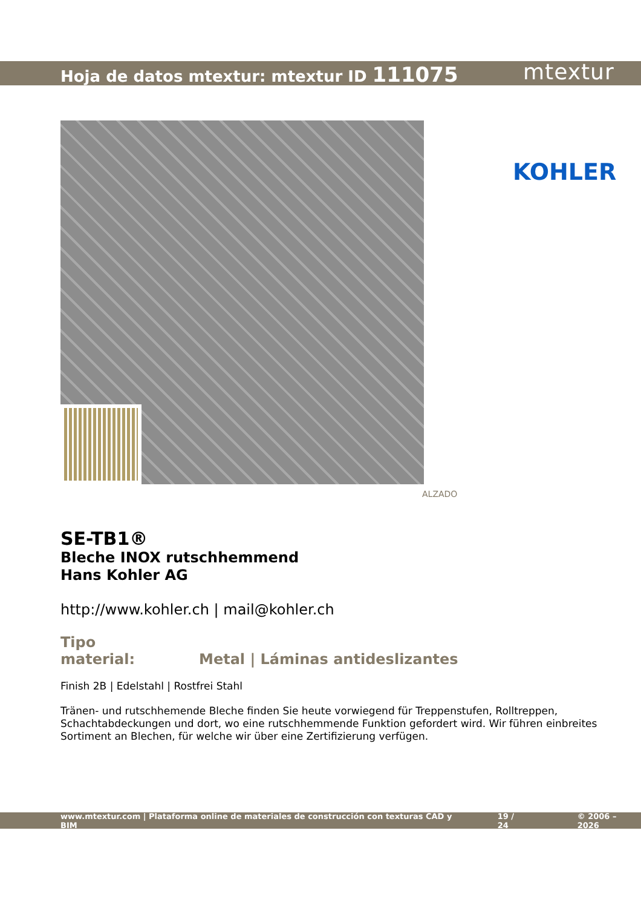Hoja de datos mtextur: mtextur ID 111075 mtextur
KOHLER
ALZADO
SE-TB1®
Bleche INOX rutschhemmend
Hans Kohler AG
http://www.kohler.ch | mail@kohler.ch
Tipo
material:
Metal | Láminas antideslizantes
Finish 2B | Edelstahl | Rostfrei Stahl
Tränen- und rutschhemende Bleche finden Sie heute vorwiegend für Treppenstufen, Rolltreppen, Schachtabdeckungen und dort, wo eine rutschhemmende Funktion gefordert wird. Wir führen einbreites Sortiment an Blechen, für welche wir über eine Zertifizierung verfügen.
www.mtextur.com | Plataforma online de materiales de construcción con texturas CAD y BIM 19 / 24 © 2006 – 2026